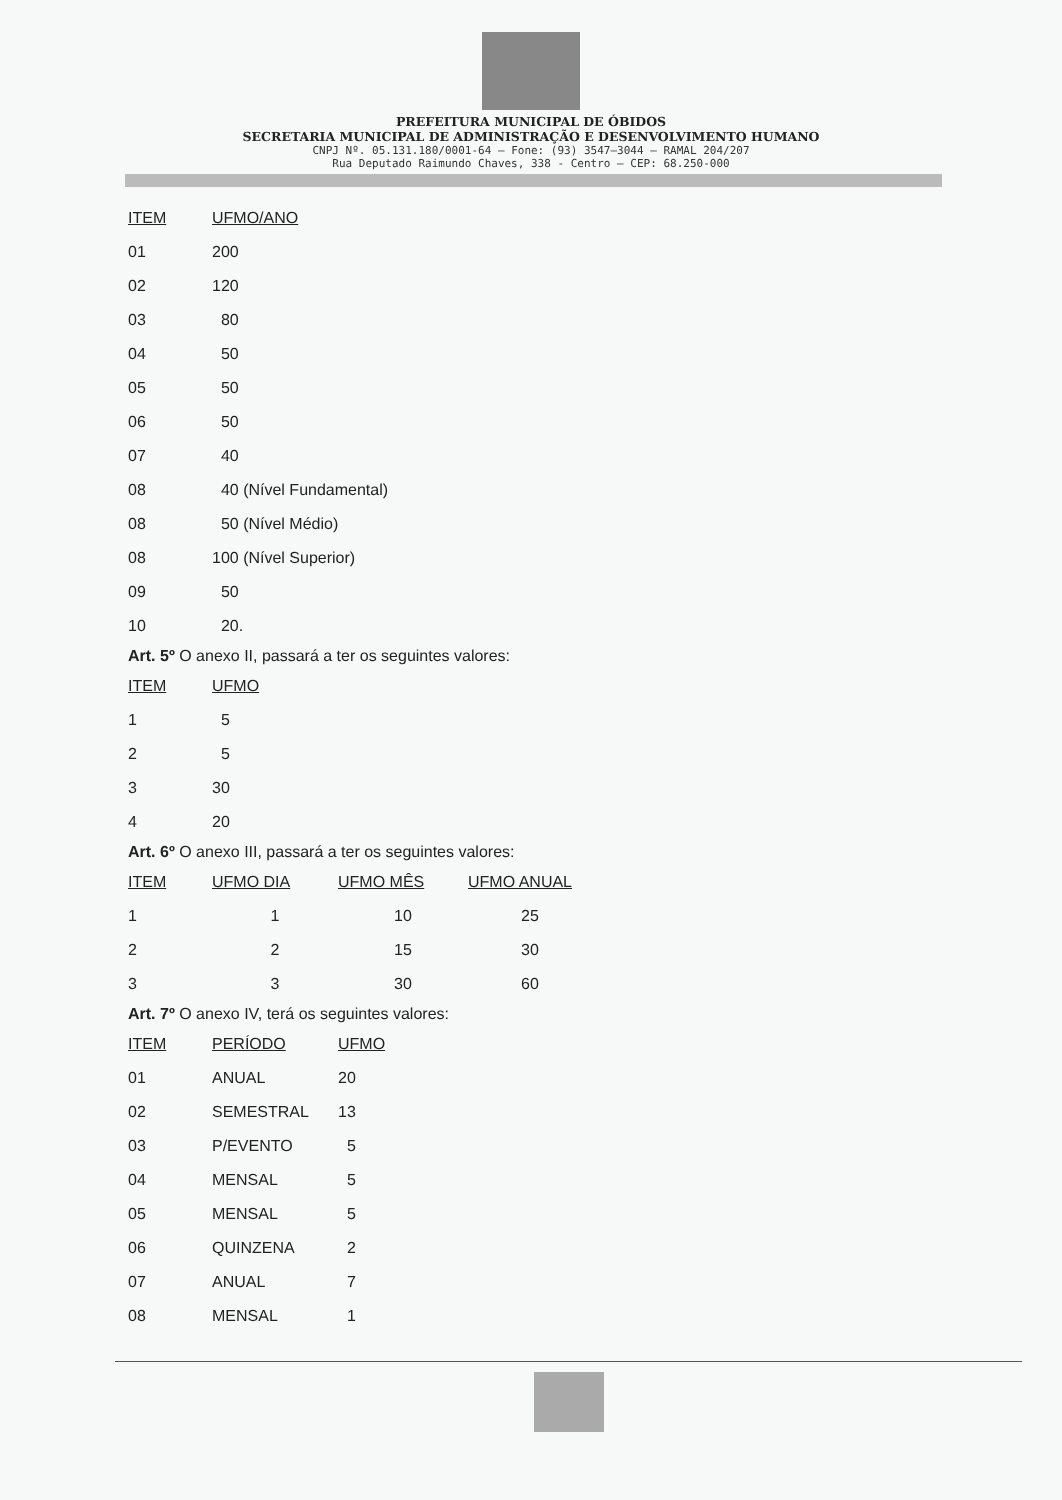PREFEITURA MUNICIPAL DE ÓBIDOS
SECRETARIA MUNICIPAL DE ADMINISTRAÇÃO E DESENVOLVIMENTO HUMANO
CNPJ Nº. 05.131.180/0001-64 – Fone: (93) 3547–3044 – RAMAL 204/207
Rua Deputado Raimundo Chaves, 338 - Centro – CEP: 68.250-000
| ITEM | UFMO/ANO |
| --- | --- |
| 01 | 200 |
| 02 | 120 |
| 03 | 80 |
| 04 | 50 |
| 05 | 50 |
| 06 | 50 |
| 07 | 40 |
| 08 | 40 (Nível Fundamental) |
| 08 | 50 (Nível Médio) |
| 08 | 100 (Nível Superior) |
| 09 | 50 |
| 10 | 20. |
Art. 5º O anexo II, passará a ter os seguintes valores:
| ITEM | UFMO |
| --- | --- |
| 1 | 5 |
| 2 | 5 |
| 3 | 30 |
| 4 | 20 |
Art. 6º O anexo III, passará a ter os seguintes valores:
| ITEM | UFMO DIA | UFMO MÊS | UFMO ANUAL |
| --- | --- | --- | --- |
| 1 | 1 | 10 | 25 |
| 2 | 2 | 15 | 30 |
| 3 | 3 | 30 | 60 |
Art. 7º O anexo IV, terá os seguintes valores:
| ITEM | PERÍODO | UFMO |
| --- | --- | --- |
| 01 | ANUAL | 20 |
| 02 | SEMESTRAL | 13 |
| 03 | P/EVENTO | 5 |
| 04 | MENSAL | 5 |
| 05 | MENSAL | 5 |
| 06 | QUINZENA | 2 |
| 07 | ANUAL | 7 |
| 08 | MENSAL | 1 |